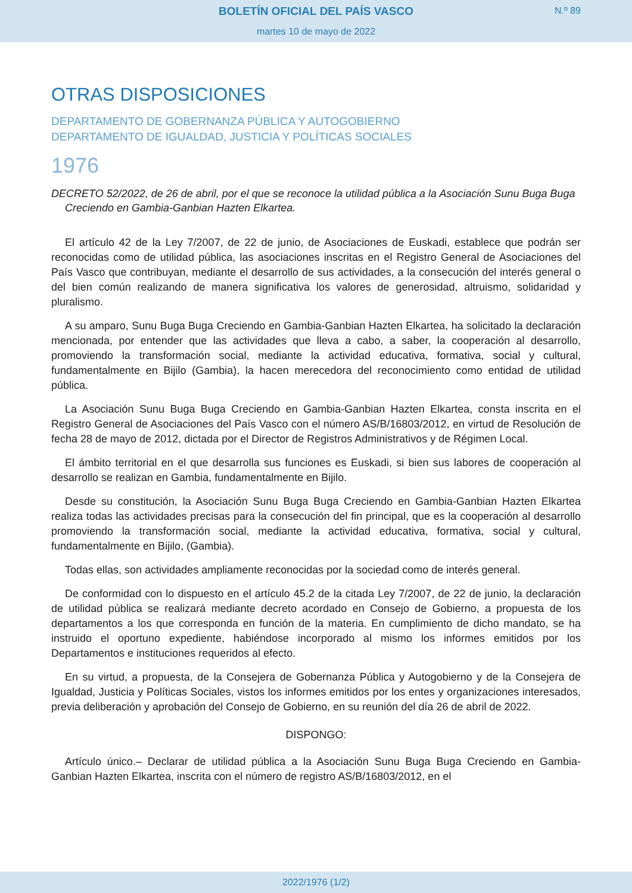BOLETÍN OFICIAL DEL PAÍS VASCO
N.º 89
martes 10 de mayo de 2022
OTRAS DISPOSICIONES
DEPARTAMENTO DE GOBERNANZA PÚBLICA Y AUTOGOBIERNO
DEPARTAMENTO DE IGUALDAD, JUSTICIA Y POLÍTICAS SOCIALES
1976
DECRETO 52/2022, de 26 de abril, por el que se reconoce la utilidad pública a la Asociación Sunu Buga Buga Creciendo en Gambia-Ganbian Hazten Elkartea.
El artículo 42 de la Ley 7/2007, de 22 de junio, de Asociaciones de Euskadi, establece que podrán ser reconocidas como de utilidad pública, las asociaciones inscritas en el Registro General de Asociaciones del País Vasco que contribuyan, mediante el desarrollo de sus actividades, a la consecución del interés general o del bien común realizando de manera significativa los valores de generosidad, altruismo, solidaridad y pluralismo.
A su amparo, Sunu Buga Buga Creciendo en Gambia-Ganbian Hazten Elkartea, ha solicitado la declaración mencionada, por entender que las actividades que lleva a cabo, a saber, la cooperación al desarrollo, promoviendo la transformación social, mediante la actividad educativa, formativa, social y cultural, fundamentalmente en Bijilo (Gambia), la hacen merecedora del reconocimiento como entidad de utilidad pública.
La Asociación Sunu Buga Buga Creciendo en Gambia-Ganbian Hazten Elkartea, consta inscrita en el Registro General de Asociaciones del País Vasco con el número AS/B/16803/2012, en virtud de Resolución de fecha 28 de mayo de 2012, dictada por el Director de Registros Administrativos y de Régimen Local.
El ámbito territorial en el que desarrolla sus funciones es Euskadi, si bien sus labores de cooperación al desarrollo se realizan en Gambia, fundamentalmente en Bijilo.
Desde su constitución, la Asociación Sunu Buga Buga Creciendo en Gambia-Ganbian Hazten Elkartea realiza todas las actividades precisas para la consecución del fin principal, que es la cooperación al desarrollo promoviendo la transformación social, mediante la actividad educativa, formativa, social y cultural, fundamentalmente en Bijilo, (Gambia).
Todas ellas, son actividades ampliamente reconocidas por la sociedad como de interés general.
De conformidad con lo dispuesto en el artículo 45.2 de la citada Ley 7/2007, de 22 de junio, la declaración de utilidad pública se realizará mediante decreto acordado en Consejo de Gobierno, a propuesta de los departamentos a los que corresponda en función de la materia. En cumplimiento de dicho mandato, se ha instruido el oportuno expediente, habiéndose incorporado al mismo los informes emitidos por los Departamentos e instituciones requeridos al efecto.
En su virtud, a propuesta, de la Consejera de Gobernanza Pública y Autogobierno y de la Consejera de Igualdad, Justicia y Políticas Sociales, vistos los informes emitidos por los entes y organizaciones interesados, previa deliberación y aprobación del Consejo de Gobierno, en su reunión del día 26 de abril de 2022.
DISPONGO:
Artículo único.– Declarar de utilidad pública a la Asociación Sunu Buga Buga Creciendo en Gambia-Ganbian Hazten Elkartea, inscrita con el número de registro AS/B/16803/2012, en el
2022/1976 (1/2)